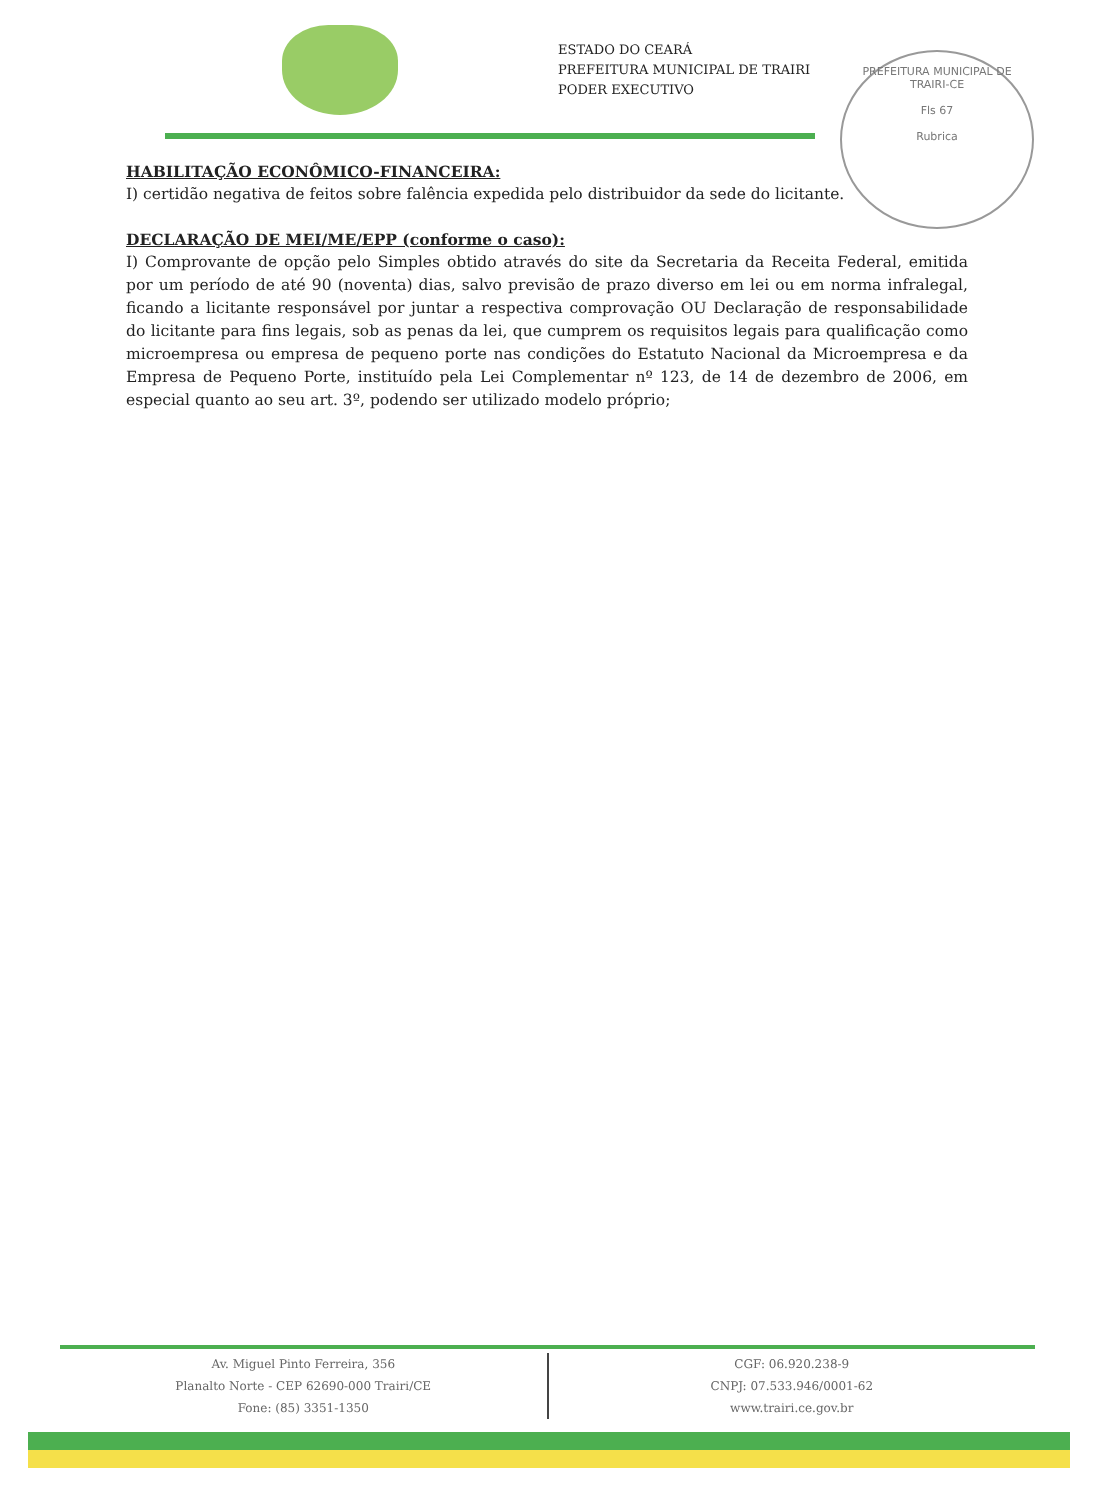ESTADO DO CEARÁ
PREFEITURA MUNICIPAL DE TRAIRI
PODER EXECUTIVO
PREFEITURA MUNICIPAL DE TRAIRI-CE
Fls 67
Rubrica
HABILITAÇÃO ECONÔMICO-FINANCEIRA:
I) certidão negativa de feitos sobre falência expedida pelo distribuidor da sede do licitante.
DECLARAÇÃO DE MEI/ME/EPP (conforme o caso):
I) Comprovante de opção pelo Simples obtido através do site da Secretaria da Receita Federal, emitida por um período de até 90 (noventa) dias, salvo previsão de prazo diverso em lei ou em norma infralegal, ficando a licitante responsável por juntar a respectiva comprovação OU Declaração de responsabilidade do licitante para fins legais, sob as penas da lei, que cumprem os requisitos legais para qualificação como microempresa ou empresa de pequeno porte nas condições do Estatuto Nacional da Microempresa e da Empresa de Pequeno Porte, instituído pela Lei Complementar nº 123, de 14 de dezembro de 2006, em especial quanto ao seu art. 3º, podendo ser utilizado modelo próprio;
Av. Miguel Pinto Ferreira, 356
Planalto Norte - CEP 62690-000 Trairi/CE
Fone: (85) 3351-1350
CGF: 06.920.238-9
CNPJ: 07.533.946/0001-62
www.trairi.ce.gov.br